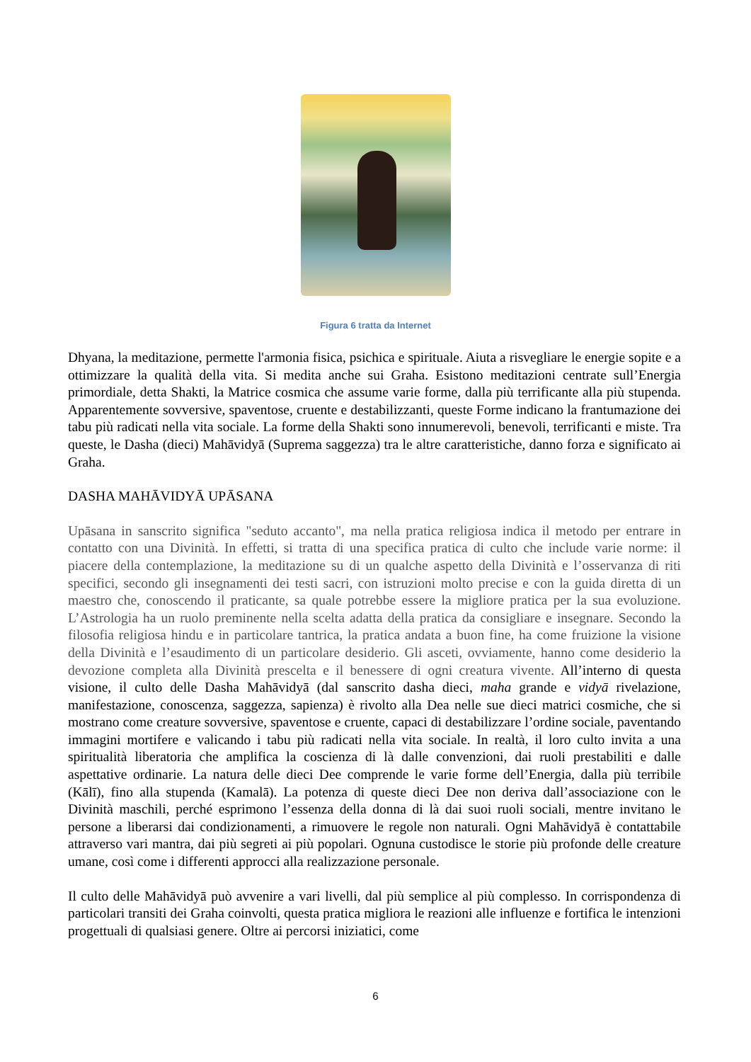Figura 6 tratta da Internet
Dhyana, la meditazione, permette l'armonia fisica, psichica e spirituale. Aiuta a risvegliare le energie sopite e a ottimizzare la qualità della vita. Si medita anche sui Graha. Esistono meditazioni centrate sull’Energia primordiale, detta Shakti, la Matrice cosmica che assume varie forme, dalla più terrificante alla più stupenda. Apparentemente sovversive, spaventose, cruente e destabilizzanti, queste Forme indicano la frantumazione dei tabu più radicati nella vita sociale. La forme della Shakti sono innumerevoli, benevoli, terrificanti e miste. Tra queste, le Dasha (dieci) Mahāvidyā (Suprema saggezza) tra le altre caratteristiche, danno forza e significato ai Graha.
DASHA MAHĀVIDYĀ UPĀSANA
Upāsana in sanscrito significa "seduto accanto", ma nella pratica religiosa indica il metodo per entrare in contatto con una Divinità. In effetti, si tratta di una specifica pratica di culto che include varie norme: il piacere della contemplazione, la meditazione su di un qualche aspetto della Divinità e l’osservanza di riti specifici, secondo gli insegnamenti dei testi sacri, con istruzioni molto precise e con la guida diretta di un maestro che, conoscendo il praticante, sa quale potrebbe essere la migliore pratica per la sua evoluzione. L’Astrologia ha un ruolo preminente nella scelta adatta della pratica da consigliare e insegnare. Secondo la filosofia religiosa hindu e in particolare tantrica, la pratica andata a buon fine, ha come fruizione la visione della Divinità e l’esaudimento di un particolare desiderio. Gli asceti, ovviamente, hanno come desiderio la devozione completa alla Divinità prescelta e il benessere di ogni creatura vivente. All’interno di questa visione, il culto delle Dasha Mahāvidyā (dal sanscrito dasha dieci, maha grande e vidyā rivelazione, manifestazione, conoscenza, saggezza, sapienza) è rivolto alla Dea nelle sue dieci matrici cosmiche, che si mostrano come creature sovversive, spaventose e cruente, capaci di destabilizzare l’ordine sociale, paventando immagini mortifere e valicando i tabu più radicati nella vita sociale. In realtà, il loro culto invita a una spiritualità liberatoria che amplifica la coscienza di là dalle convenzioni, dai ruoli prestabiliti e dalle aspettative ordinarie. La natura delle dieci Dee comprende le varie forme dell’Energia, dalla più terribile (Kālī), fino alla stupenda (Kamalā). La potenza di queste dieci Dee non deriva dall’associazione con le Divinità maschili, perché esprimono l’essenza della donna di là dai suoi ruoli sociali, mentre invitano le persone a liberarsi dai condizionamenti, a rimuovere le regole non naturali. Ogni Mahāvidyā è contattabile attraverso vari mantra, dai più segreti ai più popolari. Ognuna custodisce le storie più profonde delle creature umane, così come i differenti approcci alla realizzazione personale.
Il culto delle Mahāvidyā può avvenire a vari livelli, dal più semplice al più complesso. In corrispondenza di particolari transiti dei Graha coinvolti, questa pratica migliora le reazioni alle influenze e fortifica le intenzioni progettuali di qualsiasi genere. Oltre ai percorsi iniziatici, come
6